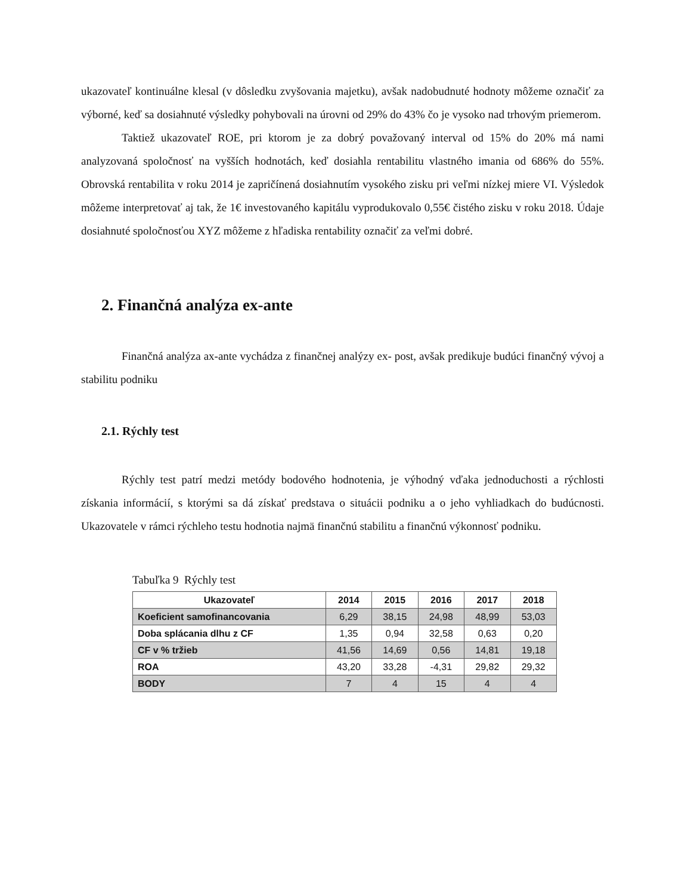ukazovateľ kontinuálne klesal (v dôsledku zvyšovania majetku), avšak nadobudnuté hodnoty môžeme označiť za výborné, keď sa dosiahnuté výsledky pohybovali na úrovni od 29% do 43% čo je vysoko nad trhovým priemerom.
Taktiež ukazovateľ ROE, pri ktorom je za dobrý považovaný interval od 15% do 20% má nami analyzovaná spoločnosť na vyšších hodnotách, keď dosiahla rentabilitu vlastného imania od 686% do 55%. Obrovská rentabilita v roku 2014 je zapričínená dosiahnutím vysokého zisku pri veľmi nízkej miere VI. Výsledok môžeme interpretovať aj tak, že 1€ investovaného kapitálu vyprodukovalo 0,55€ čistého zisku v roku 2018. Údaje dosiahnuté spoločnosťou XYZ môžeme z hľadiska rentability označiť za veľmi dobré.
2. Finančná analýza ex-ante
Finančná analýza ax-ante vychádza z finančnej analýzy ex- post, avšak predikuje budúci finančný vývoj a stabilitu podniku
2.1. Rýchly test
Rýchly test patrí medzi metódy bodového hodnotenia, je výhodný vďaka jednoduchosti a rýchlosti získania informácií, s ktorými sa dá získať predstava o situácii podniku a o jeho vyhliadkach do budúcnosti. Ukazovatele v rámci rýchleho testu hodnotia najmä finančnú stabilitu a finančnú výkonnosť podniku.
Tabuľka 9 Rýchly test
| Ukazovateľ | 2014 | 2015 | 2016 | 2017 | 2018 |
| --- | --- | --- | --- | --- | --- |
| Koeficient samofinancovania | 6,29 | 38,15 | 24,98 | 48,99 | 53,03 |
| Doba splácania dlhu z CF | 1,35 | 0,94 | 32,58 | 0,63 | 0,20 |
| CF v % tržieb | 41,56 | 14,69 | 0,56 | 14,81 | 19,18 |
| ROA | 43,20 | 33,28 | -4,31 | 29,82 | 29,32 |
| BODY | 7 | 4 | 15 | 4 | 4 |